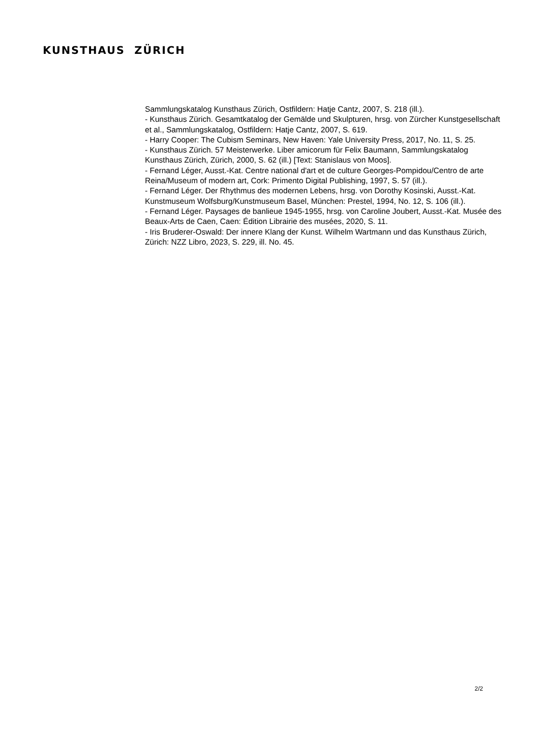KUNSTHAUS ZÜRICH
Sammlungskatalog Kunsthaus Zürich, Ostfildern: Hatje Cantz, 2007, S. 218 (ill.).
- Kunsthaus Zürich. Gesamtkatalog der Gemälde und Skulpturen, hrsg. von Zürcher Kunstgesellschaft et al., Sammlungskatalog, Ostfildern: Hatje Cantz, 2007, S. 619.
- Harry Cooper: The Cubism Seminars, New Haven: Yale University Press, 2017, No. 11, S. 25.
- Kunsthaus Zürich. 57 Meisterwerke. Liber amicorum für Felix Baumann, Sammlungskatalog Kunsthaus Zürich, Zürich, 2000, S. 62 (ill.) [Text: Stanislaus von Moos].
- Fernand Léger, Ausst.-Kat. Centre national d'art et de culture Georges-Pompidou/Centro de arte Reina/Museum of modern art, Cork: Primento Digital Publishing, 1997, S. 57 (ill.).
- Fernand Léger. Der Rhythmus des modernen Lebens, hrsg. von Dorothy Kosinski, Ausst.-Kat. Kunstmuseum Wolfsburg/Kunstmuseum Basel, München: Prestel, 1994, No. 12, S. 106 (ill.).
- Fernand Léger. Paysages de banlieue 1945-1955, hrsg. von Caroline Joubert, Ausst.-Kat. Musée des Beaux-Arts de Caen, Caen: Édition Librairie des musées, 2020, S. 11.
- Iris Bruderer-Oswald: Der innere Klang der Kunst. Wilhelm Wartmann und das Kunsthaus Zürich, Zürich: NZZ Libro, 2023, S. 229, ill. No. 45.
2/2